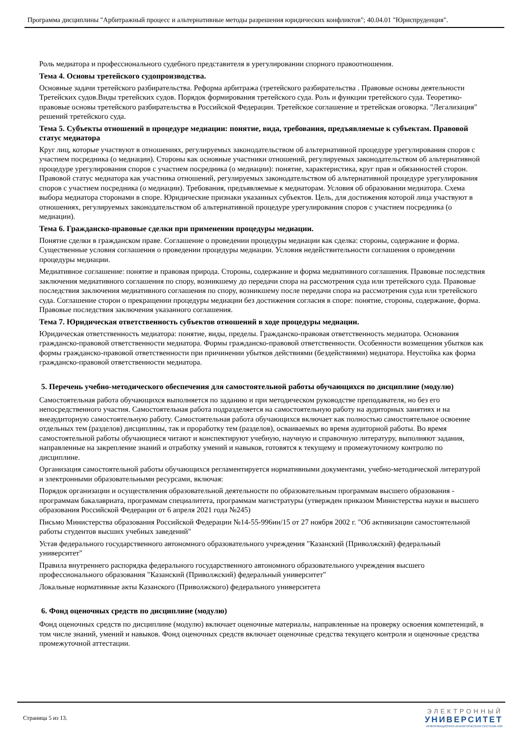Программа дисциплины "Арбитражный процесс и альтернативные методы разрешения юридических конфликтов"; 40.04.01 "Юриспруденция".
Роль медиатора и профессионального судебного представителя в урегулировании спорного правоотношения.
Тема 4. Основы третейского судопроизводства.
Основные задачи третейского разбирательства. Реформа арбитража (третейского разбирательства . Правовые основы деятельности Третейских судов.Виды третейских судов. Порядок формирования третейского суда. Роль и функции третейского суда. Теоретико-правовые основы третейского разбирательства в Российской Федерации. Третейское соглашение и третейская оговорка. "Легализация" решений третейского суда.
Тема 5. Субъекты отношений в процедуре медиации: понятие, вида, требования, предъявляемые к субъектам. Правовой статус медиатора
Круг лиц, которые участвуют в отношениях, регулируемых законодательством об альтернативной процедуре урегулирования споров с участием посредника (о медиации). Стороны как основные участники отношений, регулируемых законодательством об альтернативной процедуре урегулирования споров с участием посредника (о медиации): понятие, характеристика, круг прав и обязанностей сторон. Правовой статус медиатора как участника отношений, регулируемых законодательством об альтернативной процедуре урегулирования споров с участием посредника (о медиации). Требования, предъявляемые к медиаторам. Условия об образовании медиатора. Схема выбора медиатора сторонами в споре. Юридические признаки указанных субъектов. Цель, для достижения которой лица участвуют в отношениях, регулируемых законодательством об альтернативной процедуре урегулирования споров с участием посредника (о медиации).
Тема 6. Гражданско-правовые сделки при применении процедуры медиации.
Понятие сделки в гражданском праве. Соглашение о проведении процедуры медиации как сделка: стороны, содержание и форма. Существенные условия соглашения о проведении процедуры медиации. Условия недействительности соглашения о проведении процедуры медиации.
Медиативное соглашение: понятие и правовая природа. Стороны, содержание и форма медиативного соглашения. Правовые последствия заключения медиативного соглашения по спору, возникшему до передачи спора на рассмотрения суда или третейского суда. Правовые последствия заключения медиативного соглашения по спору, возникшему после передачи спора на рассмотрения суда или третейского суда. Соглашение сторон о прекращении процедуры медиации без достижения согласия в споре: понятие, стороны, содержание, форма. Правовые последствия заключения указанного соглашения.
Тема 7. Юридическая ответственность субъектов отношений в ходе процедуры медиации.
Юридическая ответственность медиатора: понятие, виды, пределы. Гражданско-правовая ответственность медиатора. Основания гражданско-правовой ответственности медиатора. Формы гражданско-правовой ответственности. Особенности возмещения убытков как формы гражданско-правовой ответственности при причинении убытков действиями (бездействиями) медиатора. Неустойка как форма гражданско-правовой ответственности медиатора.
5. Перечень учебно-методического обеспечения для самостоятельной работы обучающихся по дисциплине (модулю)
Самостоятельная работа обучающихся выполняется по заданию и при методическом руководстве преподавателя, но без его непосредственного участия. Самостоятельная работа подразделяется на самостоятельную работу на аудиторных занятиях и на внеаудиторную самостоятельную работу. Самостоятельная работа обучающихся включает как полностью самостоятельное освоение отдельных тем (разделов) дисциплины, так и проработку тем (разделов), осваиваемых во время аудиторной работы. Во время самостоятельной работы обучающиеся читают и конспектируют учебную, научную и справочную литературу, выполняют задания, направленные на закрепление знаний и отработку умений и навыков, готовятся к текущему и промежуточному контролю по дисциплине.
Организация самостоятельной работы обучающихся регламентируется нормативными документами, учебно-методической литературой и электронными образовательными ресурсами, включая:
Порядок организации и осуществления образовательной деятельности по образовательным программам высшего образования - программам бакалавриата, программам специалитета, программам магистратуры (утвержден приказом Министерства науки и высшего образования Российской Федерации от 6 апреля 2021 года №245)
Письмо Министерства образования Российской Федерации №14-55-996ин/15 от 27 ноября 2002 г. "Об активизации самостоятельной работы студентов высших учебных заведений"
Устав федерального государственного автономного образовательного учреждения "Казанский (Приволжский) федеральный университет"
Правила внутреннего распорядка федерального государственного автономного образовательного учреждения высшего профессионального образования "Казанский (Приволжский) федеральный университет"
Локальные нормативные акты Казанского (Приволжского) федерального университета
6. Фонд оценочных средств по дисциплине (модулю)
Фонд оценочных средств по дисциплине (модулю) включает оценочные материалы, направленные на проверку освоения компетенций, в том числе знаний, умений и навыков. Фонд оценочных средств включает оценочные средства текущего контроля и оценочные средства промежуточной аттестации.
Страница 5 из 13.
ЭЛЕКТРОННЫЙ
УНИВЕРСИТЕТ
ИНФОРМАЦИОННО-АНАЛИТИЧЕСКАЯ СИСТЕМА КФУ